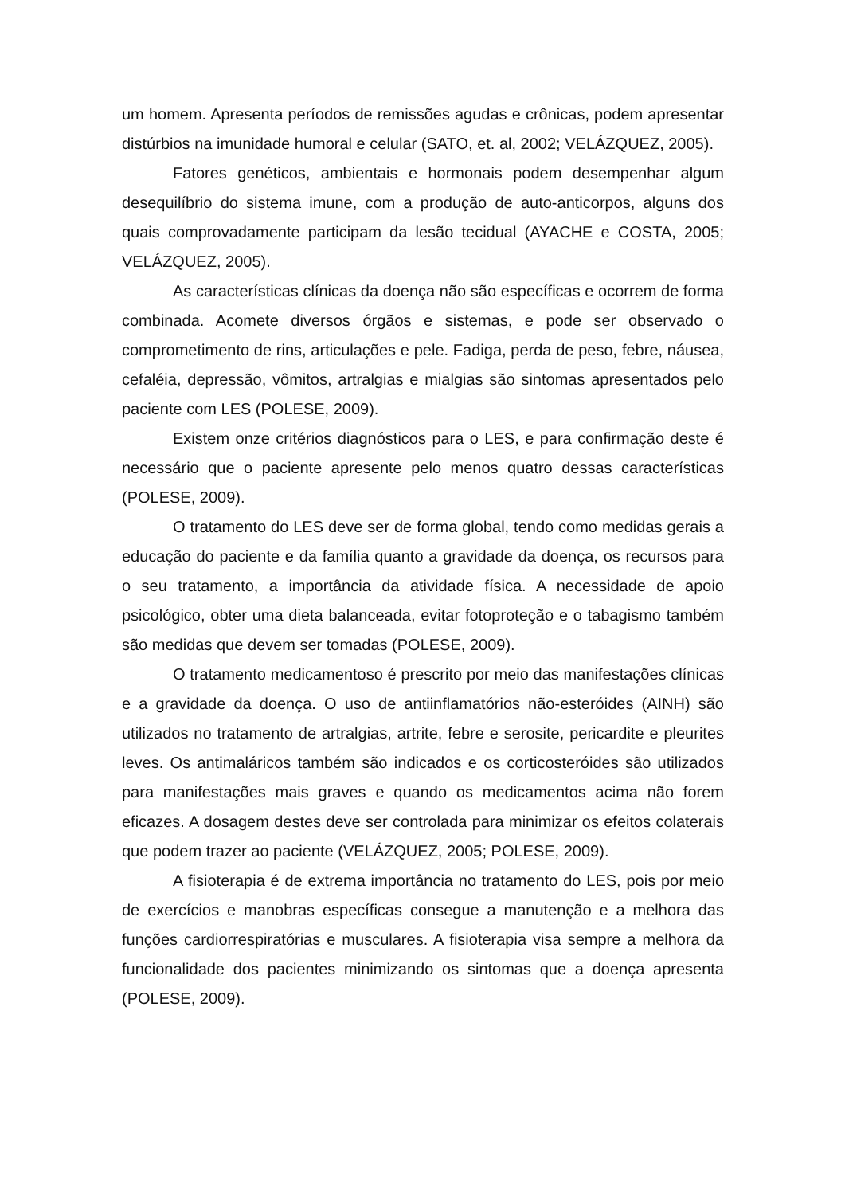um homem. Apresenta períodos de remissões agudas e crônicas, podem apresentar distúrbios na imunidade humoral e celular (SATO, et. al, 2002; VELÁZQUEZ, 2005).
Fatores genéticos, ambientais e hormonais podem desempenhar algum desequilíbrio do sistema imune, com a produção de auto-anticorpos, alguns dos quais comprovadamente participam da lesão tecidual (AYACHE e COSTA, 2005; VELÁZQUEZ, 2005).
As características clínicas da doença não são específicas e ocorrem de forma combinada. Acomete diversos órgãos e sistemas, e pode ser observado o comprometimento de rins, articulações e pele. Fadiga, perda de peso, febre, náusea, cefaléia, depressão, vômitos, artralgias e mialgias são sintomas apresentados pelo paciente com LES (POLESE, 2009).
Existem onze critérios diagnósticos para o LES, e para confirmação deste é necessário que o paciente apresente pelo menos quatro dessas características (POLESE, 2009).
O tratamento do LES deve ser de forma global, tendo como medidas gerais a educação do paciente e da família quanto a gravidade da doença, os recursos para o seu tratamento, a importância da atividade física. A necessidade de apoio psicológico, obter uma dieta balanceada, evitar fotoproteção e o tabagismo também são medidas que devem ser tomadas (POLESE, 2009).
O tratamento medicamentoso é prescrito por meio das manifestações clínicas e a gravidade da doença. O uso de antiinflamatórios não-esteróides (AINH) são utilizados no tratamento de artralgias, artrite, febre e serosite, pericardite e pleurites leves. Os antimaláricos também são indicados e os corticosteróides são utilizados para manifestações mais graves e quando os medicamentos acima não forem eficazes. A dosagem destes deve ser controlada para minimizar os efeitos colaterais que podem trazer ao paciente (VELÁZQUEZ, 2005; POLESE, 2009).
A fisioterapia é de extrema importância no tratamento do LES, pois por meio de exercícios e manobras específicas consegue a manutenção e a melhora das funções cardiorrespiratórias e musculares. A fisioterapia visa sempre a melhora da funcionalidade dos pacientes minimizando os sintomas que a doença apresenta (POLESE, 2009).